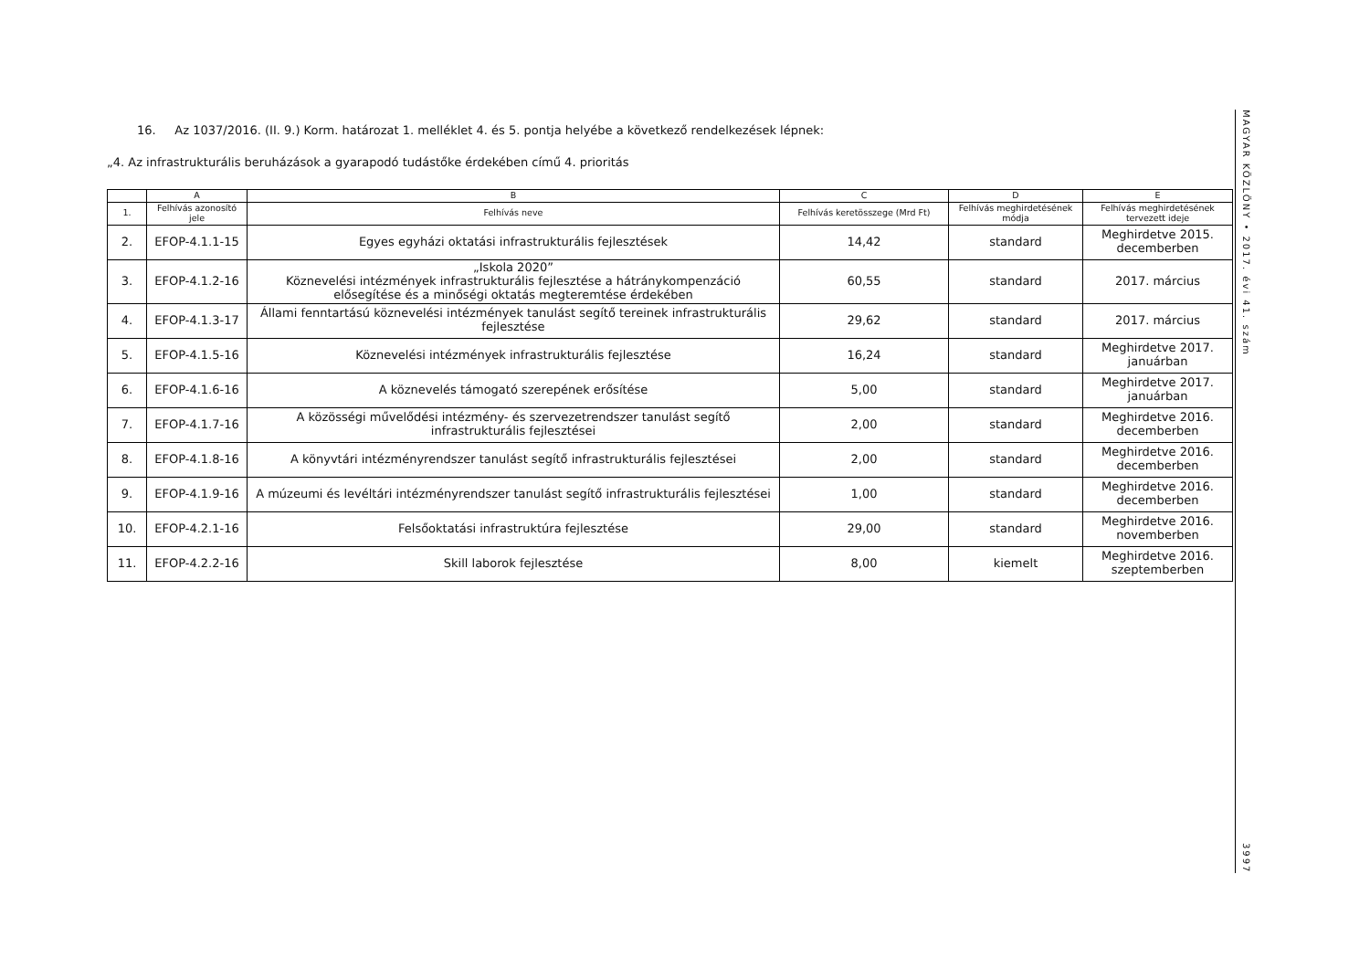16. Az 1037/2016. (II. 9.) Korm. határozat 1. melléklet 4. és 5. pontja helyébe a következő rendelkezések lépnek:
„4. Az infrastrukturális beruházások a gyarapodó tudástőke érdekében című 4. prioritás
| | A | B | C | D | E |
| --- | --- | --- | --- | --- | --- |
| 1. | Felhívás azonosító jele | Felhívás neve | Felhívás keretösszege (Mrd Ft) | Felhívás meghirdetésének módja | Felhívás meghirdetésének tervezett ideje |
| 2. | EFOP-4.1.1-15 | Egyes egyházi oktatási infrastrukturális fejlesztések | 14,42 | standard | Meghirdetve 2015. decemberben |
| 3. | EFOP-4.1.2-16 | „Iskola 2020” Köznevelési intézmények infrastrukturális fejlesztése a hátránykompenzáció elősegítése és a minőségi oktatás megteremtése érdekében | 60,55 | standard | 2017. március |
| 4. | EFOP-4.1.3-17 | Állami fenntartású köznevelési intézmények tanulást segítő tereinek infrastrukturális fejlesztése | 29,62 | standard | 2017. március |
| 5. | EFOP-4.1.5-16 | Köznevelési intézmények infrastrukturális fejlesztése | 16,24 | standard | Meghirdetve 2017. januárban |
| 6. | EFOP-4.1.6-16 | A köznevelés támogató szerepének erősítése | 5,00 | standard | Meghirdetve 2017. januárban |
| 7. | EFOP-4.1.7-16 | A közösségi művelődési intézmény- és szervezetrendszer tanulást segítő infrastrukturális fejlesztései | 2,00 | standard | Meghirdetve 2016. decemberben |
| 8. | EFOP-4.1.8-16 | A könyvtári intézményrendszer tanulást segítő infrastrukturális fejlesztései | 2,00 | standard | Meghirdetve 2016. decemberben |
| 9. | EFOP-4.1.9-16 | A múzeumi és levéltári intézményrendszer tanulást segítő infrastrukturális fejlesztései | 1,00 | standard | Meghirdetve 2016. decemberben |
| 10. | EFOP-4.2.1-16 | Felsőoktatási infrastruktúra fejlesztése | 29,00 | standard | Meghirdetve 2016. novemberben |
| 11. | EFOP-4.2.2-16 | Skill laborok fejlesztése | 8,00 | kiemelt | Meghirdetve 2016. szeptemberben |
MAGYAR KÖZLÖNY • 2017. évi 41. szám
3997